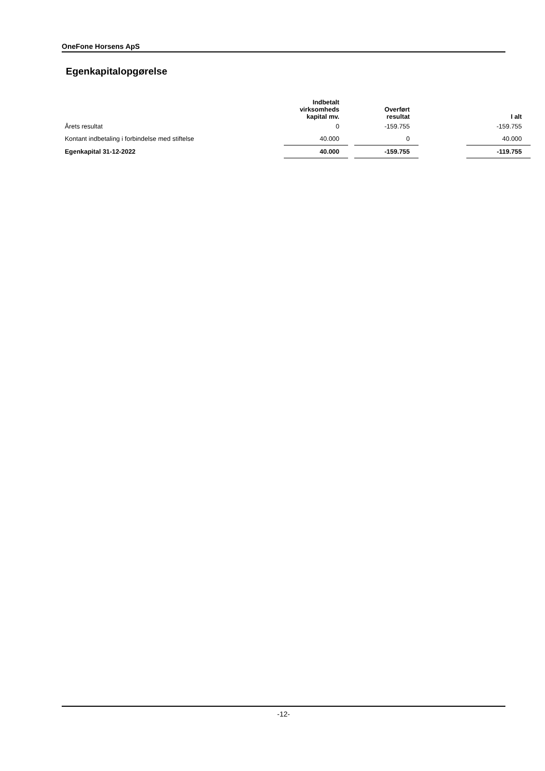OneFone Horsens ApS
Egenkapitalopgørelse
| | Indbetalt virksomheds kapital mv. | | Overført resultat | | I alt |
| --- | --- | --- | --- | --- | --- |
| Årets resultat | 0 | | -159.755 | | -159.755 |
| Kontant indbetaling i forbindelse med stiftelse | 40.000 | | 0 | | 40.000 |
| Egenkapital 31-12-2022 | 40.000 | | -159.755 | | -119.755 |
-12-